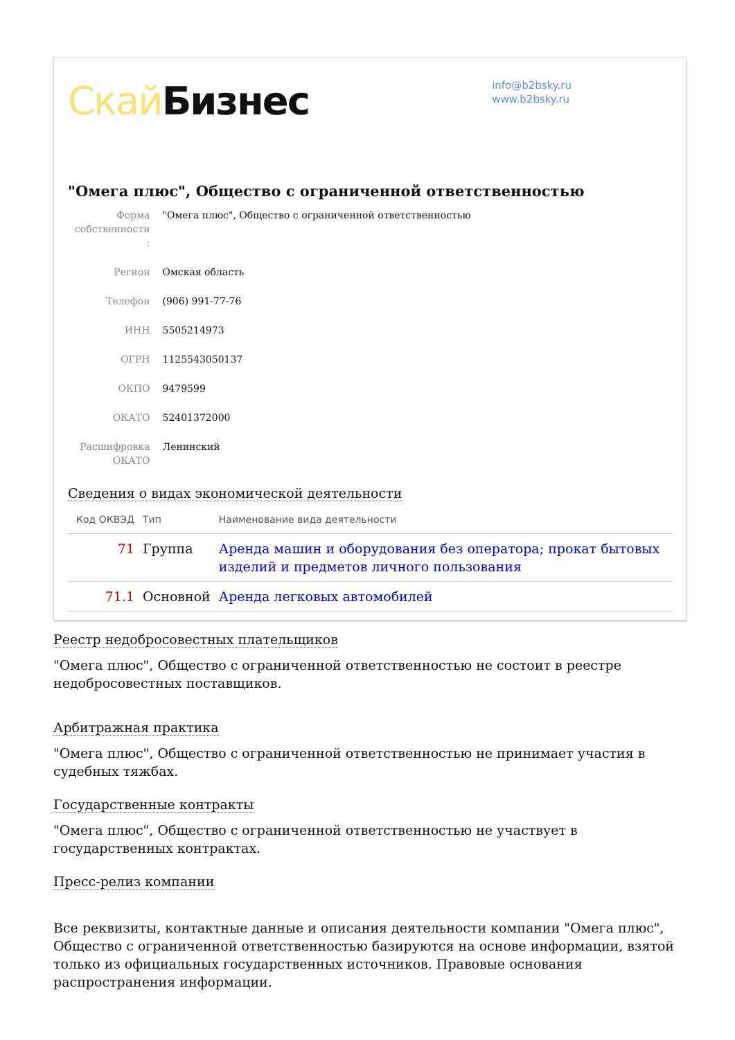Скай Бизнес
info@b2bsky.ru
www.b2bsky.ru
"Омега плюс", Общество с ограниченной ответственностью
| Форма собственности : | "Омега плюс", Общество с ограниченной ответственностью |
| Регион | Омская область |
| Телефон | (906) 991-77-76 |
| ИНН | 5505214973 |
| ОГРН | 1125543050137 |
| ОКПО | 9479599 |
| ОКАТО | 52401372000 |
| Расшифровка ОКАТО | Ленинский |
Сведения о видах экономической деятельности
| Код ОКВЭД | Тип | Наименование вида деятельности |
| --- | --- | --- |
| 71 | Группа | Аренда машин и оборудования без оператора; прокат бытовых изделий и предметов личного пользования |
| 71.1 | Основной | Аренда легковых автомобилей |
Реестр недобросовестных плательщиков
"Омега плюс", Общество с ограниченной ответственностью не состоит в реестре недобросовестных поставщиков.
Арбитражная практика
"Омега плюс", Общество с ограниченной ответственностью не принимает участия в судебных тяжбах.
Государственные контракты
"Омега плюс", Общество с ограниченной ответственностью не участвует в государственных контрактах.
Пресс-релиз компании
Все реквизиты, контактные данные и описания деятельности компании "Омега плюс", Общество с ограниченной ответственностью базируются на основе информации, взятой только из официальных государственных источников. Правовые основания распространения информации.